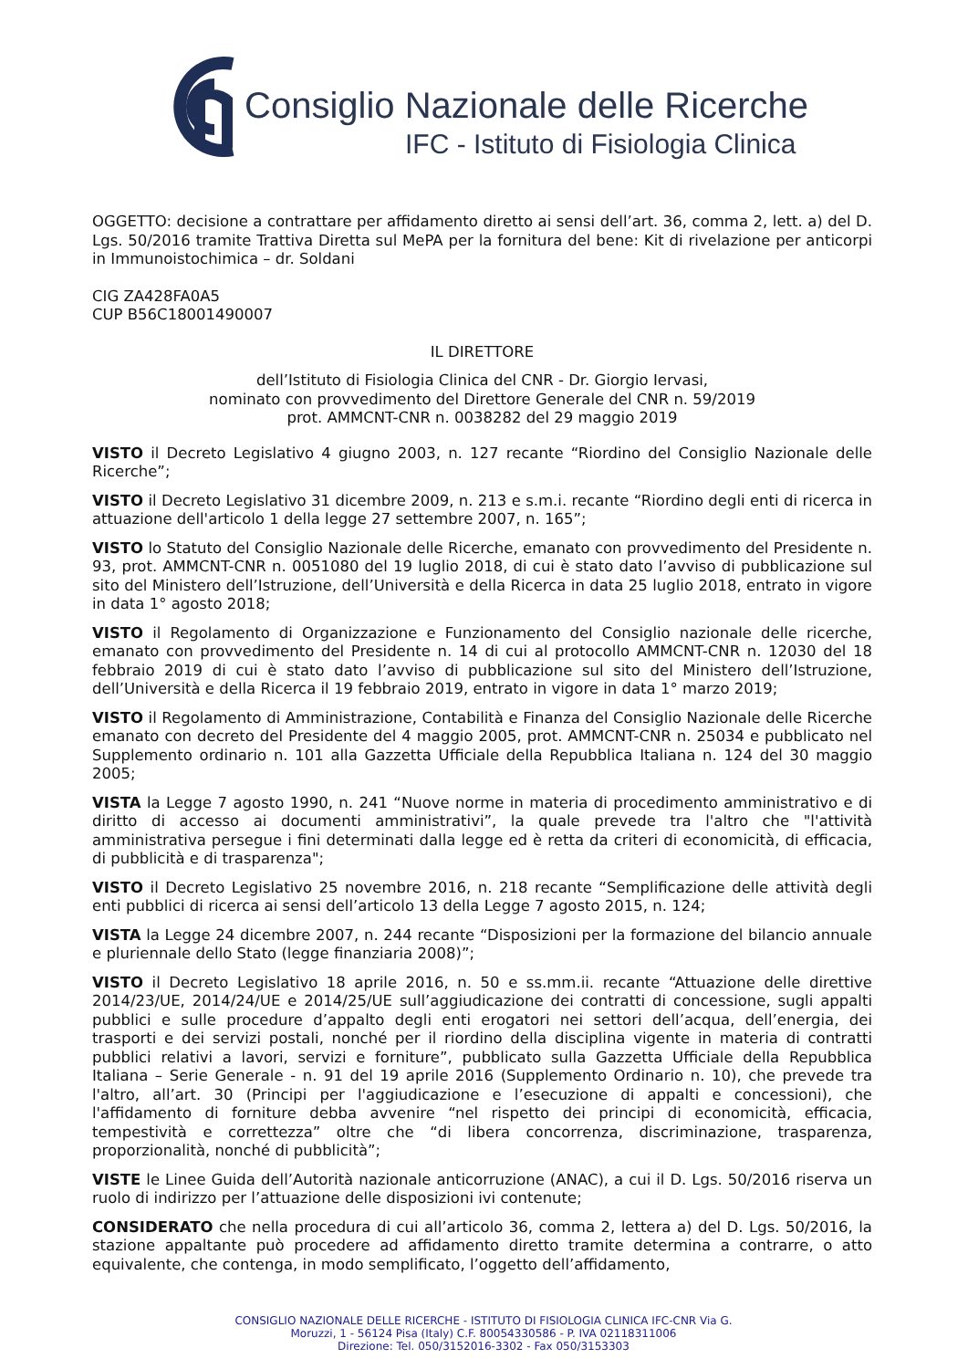Consiglio Nazionale delle Ricerche
IFC - Istituto di Fisiologia Clinica
OGGETTO: decisione a contrattare per affidamento diretto ai sensi dell’art. 36, comma 2, lett. a) del D. Lgs. 50/2016 tramite Trattiva Diretta sul MePA per la fornitura del bene: Kit di rivelazione per anticorpi in Immunoistochimica – dr. Soldani
CIG ZA428FA0A5
CUP B56C18001490007
IL DIRETTORE
dell’Istituto di Fisiologia Clinica del CNR - Dr. Giorgio Iervasi,
nominato con provvedimento del Direttore Generale del CNR n. 59/2019
prot. AMMCNT-CNR n. 0038282 del 29 maggio 2019
VISTO il Decreto Legislativo 4 giugno 2003, n. 127 recante “Riordino del Consiglio Nazionale delle Ricerche”;
VISTO il Decreto Legislativo 31 dicembre 2009, n. 213 e s.m.i. recante “Riordino degli enti di ricerca in attuazione dell'articolo 1 della legge 27 settembre 2007, n. 165”;
VISTO lo Statuto del Consiglio Nazionale delle Ricerche, emanato con provvedimento del Presidente n. 93, prot. AMMCNT-CNR n. 0051080 del 19 luglio 2018, di cui è stato dato l’avviso di pubblicazione sul sito del Ministero dell’Istruzione, dell’Università e della Ricerca in data 25 luglio 2018, entrato in vigore in data 1° agosto 2018;
VISTO il Regolamento di Organizzazione e Funzionamento del Consiglio nazionale delle ricerche, emanato con provvedimento del Presidente n. 14 di cui al protocollo AMMCNT-CNR n. 12030 del 18 febbraio 2019 di cui è stato dato l’avviso di pubblicazione sul sito del Ministero dell’Istruzione, dell’Università e della Ricerca il 19 febbraio 2019, entrato in vigore in data 1° marzo 2019;
VISTO il Regolamento di Amministrazione, Contabilità e Finanza del Consiglio Nazionale delle Ricerche emanato con decreto del Presidente del 4 maggio 2005, prot. AMMCNT-CNR n. 25034 e pubblicato nel Supplemento ordinario n. 101 alla Gazzetta Ufficiale della Repubblica Italiana n. 124 del 30 maggio 2005;
VISTA la Legge 7 agosto 1990, n. 241 “Nuove norme in materia di procedimento amministrativo e di diritto di accesso ai documenti amministrativi”, la quale prevede tra l'altro che "l'attività amministrativa persegue i fini determinati dalla legge ed è retta da criteri di economicità, di efficacia, di pubblicità e di trasparenza";
VISTO il Decreto Legislativo 25 novembre 2016, n. 218 recante “Semplificazione delle attività degli enti pubblici di ricerca ai sensi dell’articolo 13 della Legge 7 agosto 2015, n. 124;
VISTA la Legge 24 dicembre 2007, n. 244 recante “Disposizioni per la formazione del bilancio annuale e pluriennale dello Stato (legge finanziaria 2008)”;
VISTO il Decreto Legislativo 18 aprile 2016, n. 50 e ss.mm.ii. recante “Attuazione delle direttive 2014/23/UE, 2014/24/UE e 2014/25/UE sull’aggiudicazione dei contratti di concessione, sugli appalti pubblici e sulle procedure d’appalto degli enti erogatori nei settori dell’acqua, dell’energia, dei trasporti e dei servizi postali, nonché per il riordino della disciplina vigente in materia di contratti pubblici relativi a lavori, servizi e forniture”, pubblicato sulla Gazzetta Ufficiale della Repubblica Italiana – Serie Generale - n. 91 del 19 aprile 2016 (Supplemento Ordinario n. 10), che prevede tra l'altro, all’art. 30 (Principi per l'aggiudicazione e l’esecuzione di appalti e concessioni), che l'affidamento di forniture debba avvenire “nel rispetto dei principi di economicità, efficacia, tempestività e correttezza” oltre che “di libera concorrenza, discriminazione, trasparenza, proporzionalità, nonché di pubblicità”;
VISTE le Linee Guida dell’Autorità nazionale anticorruzione (ANAC), a cui il D. Lgs. 50/2016 riserva un ruolo di indirizzo per l’attuazione delle disposizioni ivi contenute;
CONSIDERATO che nella procedura di cui all’articolo 36, comma 2, lettera a) del D. Lgs. 50/2016, la stazione appaltante può procedere ad affidamento diretto tramite determina a contrarre, o atto equivalente, che contenga, in modo semplificato, l’oggetto dell’affidamento,
CONSIGLIO NAZIONALE DELLE RICERCHE - ISTITUTO DI FISIOLOGIA CLINICA IFC-CNR Via G.
Moruzzi, 1 - 56124 Pisa (Italy) C.F. 80054330586 - P. IVA 02118311006
Direzione: Tel. 050/3152016-3302 - Fax 050/3153303